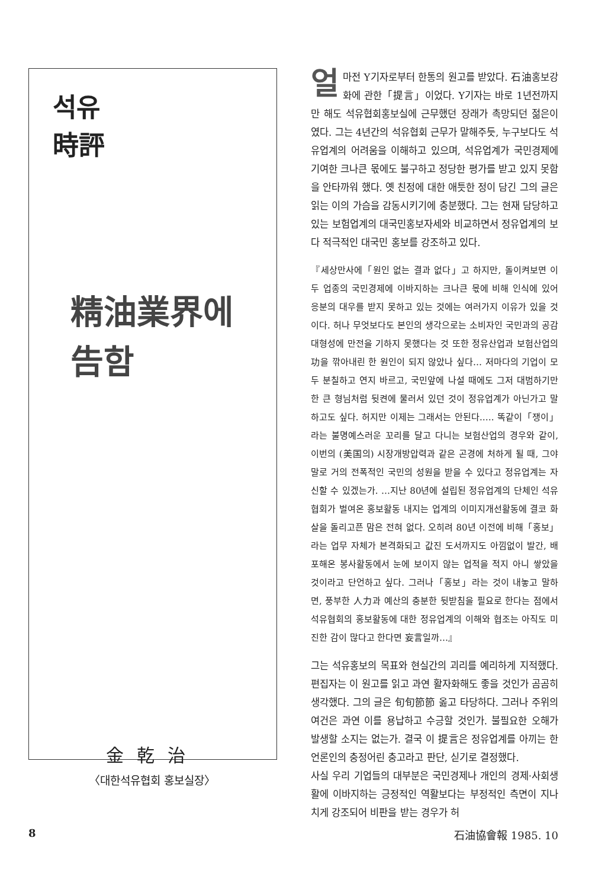석유
時評
精油業界에
告함
얼마전 Y기자로부터 한통의 원고를 받았다. 石油홍보강화에 관한「提言」이었다. Y기자는 바로 1년전까지만 해도 석유협회홍보실에 근무했던 장래가 촉망되던 젊은이였다. 그는 4년간의 석유협회 근무가 말해주듯, 누구보다도 석유업계의 어려움을 이해하고 있으며, 석유업계가 국민경제에 기여한 크나큰 몫에도 불구하고 정당한 평가를 받고 있지 못함을 안타까워 했다. 옛 친정에 대한 애틋한 정이 담긴 그의 글은 읽는 이의 가슴을 감동시키기에 충분했다. 그는 현재 담당하고 있는 보험업계의 대국민홍보자세와 비교하면서 정유업계의 보다 적극적인 대국민 홍보를 강조하고 있다.
『세상만사에「원인 없는 결과 없다」고 하지만, 돌이켜보면 이 두 업종의 국민경제에 이바지하는 크나큰 몫에 비해 인식에 있어 응분의 대우를 받지 못하고 있는 것에는 여러가지 이유가 있을 것이다. 허나 무엇보다도 본인의 생각으로는 소비자인 국민과의 공감대형성에 만전을 기하지 못했다는 것 또한 정유산업과 보험산업의 功을 깎아내린 한 원인이 되지 않았나 싶다… 저마다의 기업이 모두 분칠하고 연지 바르고, 국민앞에 나설 때에도 그저 대범하기만한 큰 형님처럼 뒷켠에 물러서 있던 것이 정유업계가 아닌가고 말하고도 싶다. 허지만 이제는 그래서는 안된다.…. 똑같이「쟁이」라는 불명예스러운 꼬리를 달고 다니는 보험산업의 경우와 같이, 이번의 (美国의) 시장개방압력과 같은 곤경에 처하게 될 때, 그야말로 거의 전폭적인 국민의 성원을 받을 수 있다고 정유업계는 자신할 수 있겠는가. …지난 80년에 설립된 정유업계의 단체인 석유협회가 벌여온 홍보활동 내지는 업계의 이미지개선활동에 결코 화살을 돌리고픈 맘은 전혀 없다. 오히려 80년 이전에 비해「홍보」라는 업무 자체가 본격화되고 값진 도서까지도 아낌없이 발간, 배포해온 봉사활동에서 눈에 보이지 않는 업적을 적지 아니 쌓았을 것이라고 단언하고 싶다. 그러나「홍보」라는 것이 내놓고 말하면, 풍부한 人力과 예산의 충분한 뒷받침을 필요로 한다는 점에서 석유협회의 홍보활동에 대한 정유업계의 이해와 협조는 아직도 미진한 감이 많다고 한다면 妄言일까…』
그는 석유홍보의 목표와 현실간의 괴리를 예리하게 지적했다. 편집자는 이 원고를 읽고 과연 활자화해도 좋을 것인가 곰곰히 생각했다. 그의 글은 旬旬節節 옳고 타당하다. 그러나 주위의 여건은 과연 이를 용납하고 수긍할 것인가. 불필요한 오해가 발생할 소지는 없는가. 결국 이 提言은 정유업계를 아끼는 한 언론인의 충정어린 충고라고 판단, 싣기로 결정했다.
사실 우리 기업들의 대부분은 국민경제나 개인의 경제·사회생활에 이바지하는 긍정적인 역활보다는 부정적인 측면이 지나치게 강조되어 비판을 받는 경우가 허
金乾治
〈대한석유협회 홍보실장〉
8 石油協會報 1985. 10